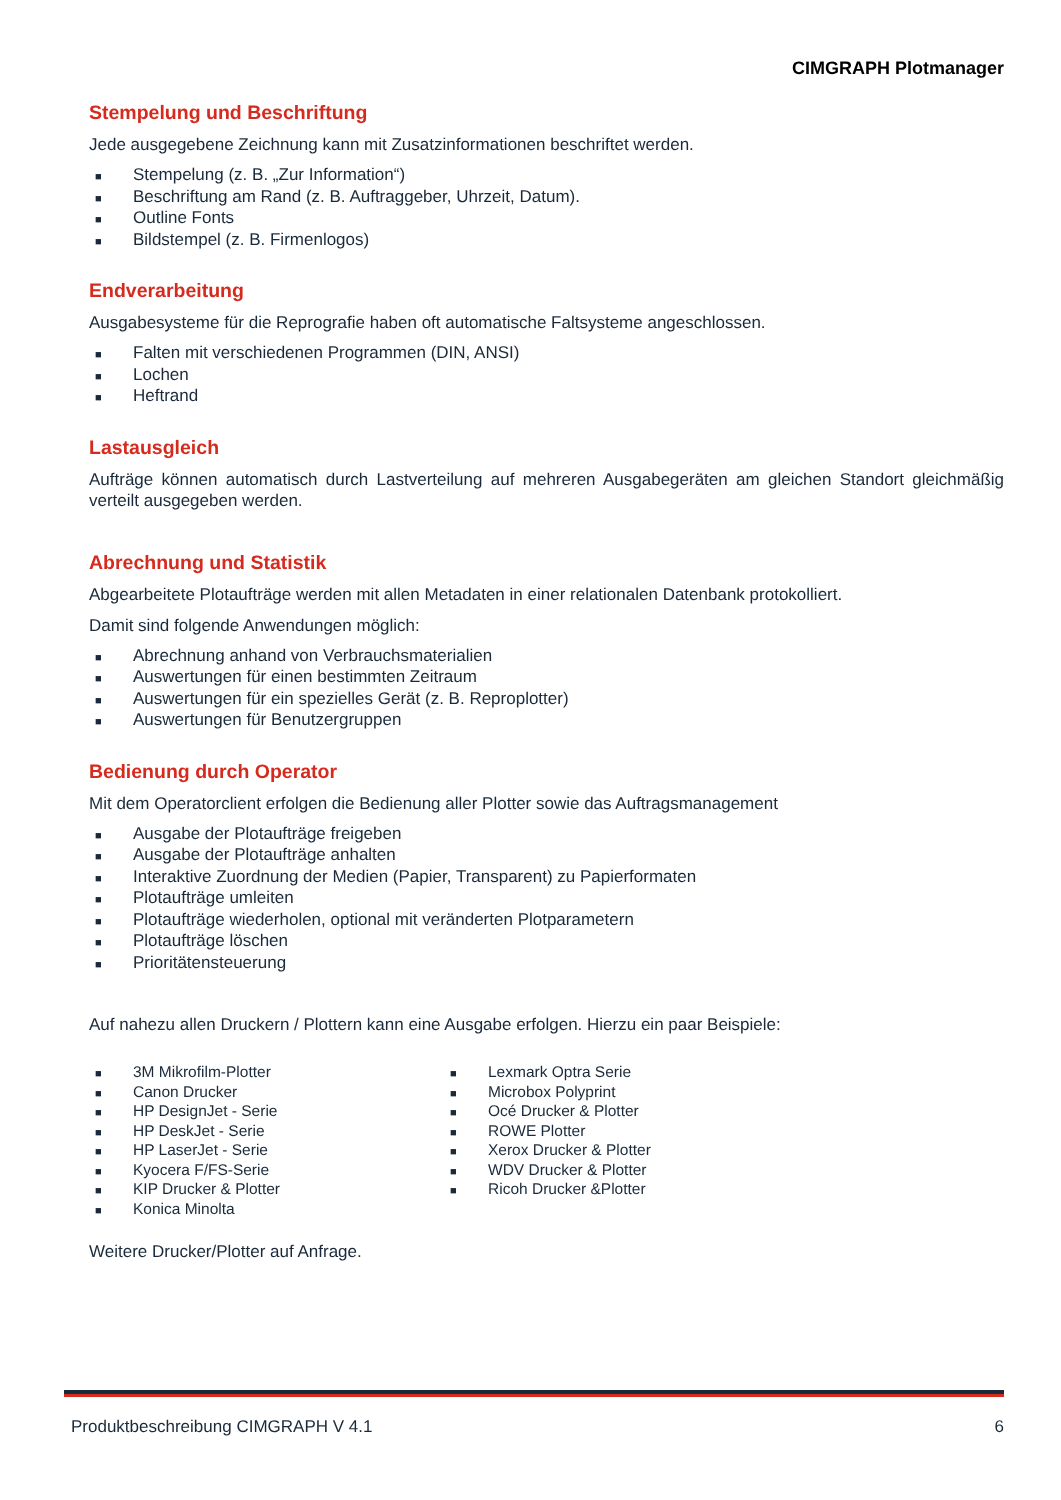CIMGRAPH Plotmanager
Stempelung und Beschriftung
Jede ausgegebene Zeichnung kann mit Zusatzinformationen beschriftet werden.
■ Stempelung (z. B. „Zur Information“)
■ Beschriftung am Rand (z. B. Auftraggeber, Uhrzeit, Datum).
■ Outline Fonts
■ Bildstempel (z. B. Firmenlogos)
Endverarbeitung
Ausgabesysteme für die Reprografie haben oft automatische Faltsysteme angeschlossen.
■ Falten mit verschiedenen Programmen (DIN, ANSI)
■ Lochen
■ Heftrand
Lastausgleich
Aufträge können automatisch durch Lastverteilung auf mehreren Ausgabegeräten am gleichen Standort gleichmäßig verteilt ausgegeben werden.
Abrechnung und Statistik
Abgearbeitete Plotaufträge werden mit allen Metadaten in einer relationalen Datenbank protokolliert.
Damit sind folgende Anwendungen möglich:
■ Abrechnung anhand von Verbrauchsmaterialien
■ Auswertungen für einen bestimmten Zeitraum
■ Auswertungen für ein spezielles Gerät (z. B. Reproplotter)
■ Auswertungen für Benutzergruppen
Bedienung durch Operator
Mit dem Operatorclient erfolgen die Bedienung aller Plotter sowie das Auftragsmanagement
■ Ausgabe der Plotaufträge freigeben
■ Ausgabe der Plotaufträge anhalten
■ Interaktive Zuordnung der Medien (Papier, Transparent) zu Papierformaten
■ Plotaufträge umleiten
■ Plotaufträge wiederholen, optional mit veränderten Plotparametern
■ Plotaufträge löschen
■ Prioritätensteuerung
Auf nahezu allen Druckern / Plottern kann eine Ausgabe erfolgen. Hierzu ein paar Beispiele:
■ 3M Mikrofilm-Plotter
■ Canon Drucker
■ HP DesignJet - Serie
■ HP DeskJet - Serie
■ HP LaserJet - Serie
■ Kyocera F/FS-Serie
■ KIP Drucker & Plotter
■ Konica Minolta
■ Lexmark Optra Serie
■ Microbox Polyprint
■ Océ Drucker & Plotter
■ ROWE Plotter
■ Xerox Drucker & Plotter
■ WDV Drucker & Plotter
■ Ricoh Drucker &Plotter
Weitere Drucker/Plotter auf Anfrage.
Produktbeschreibung CIMGRAPH V 4.1 6